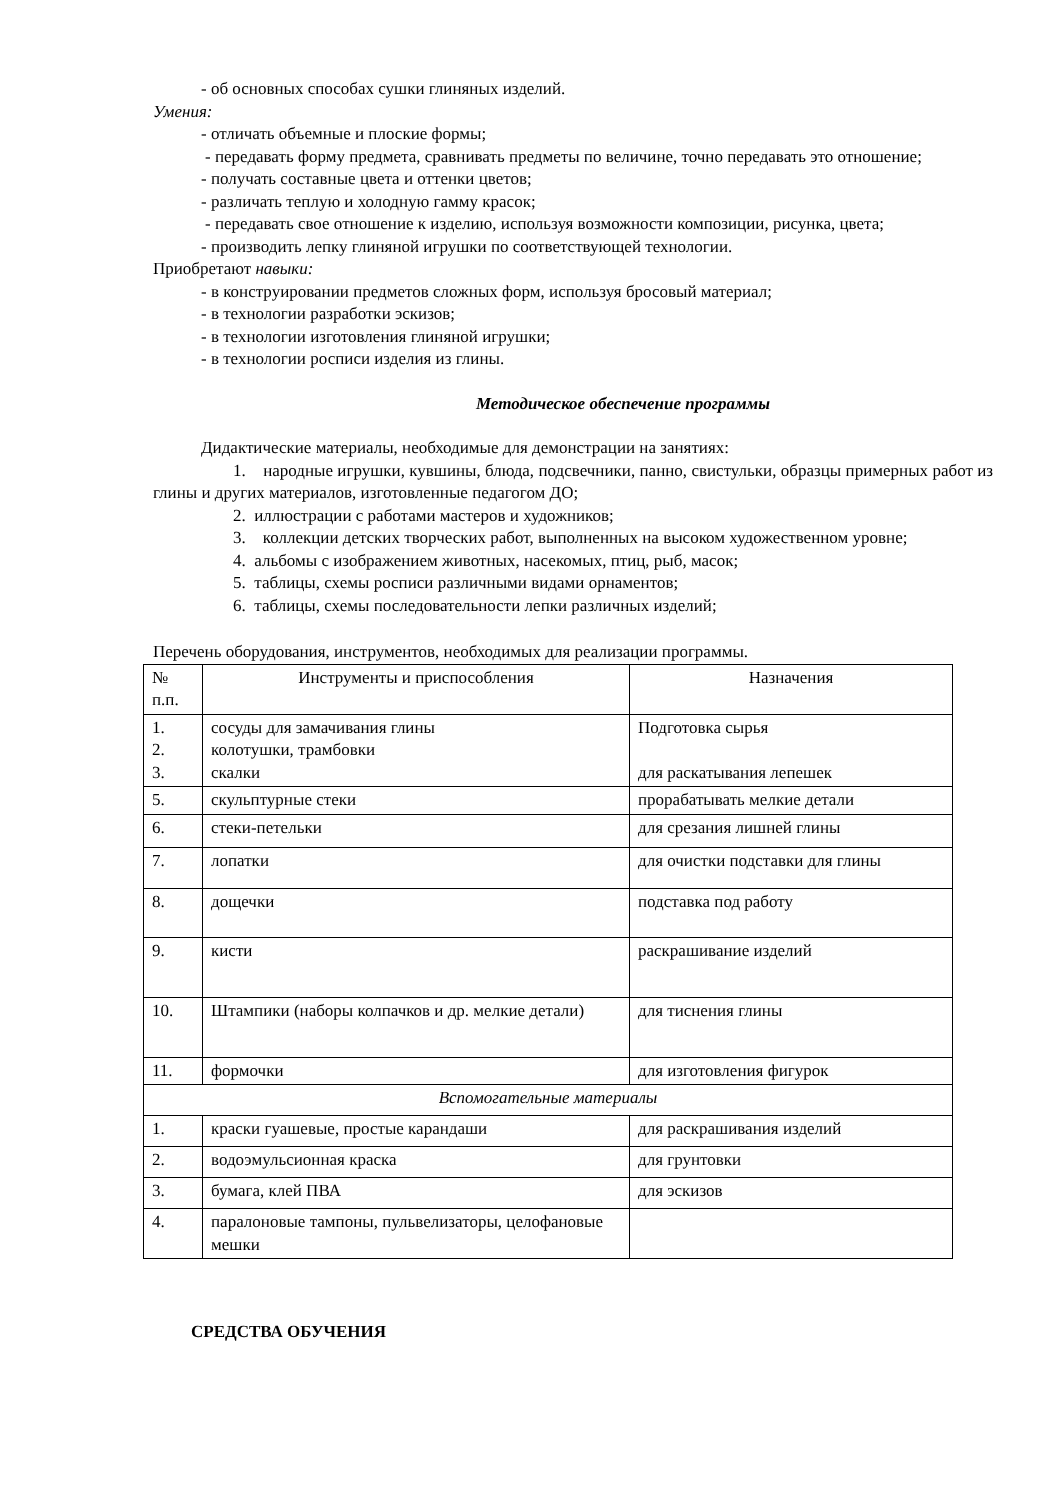- об основных способах сушки глиняных изделий.
Умения:
- отличать объемные и плоские формы;
- передавать форму предмета, сравнивать предметы по величине, точно передавать это отношение;
- получать составные цвета и оттенки цветов;
- различать теплую и холодную гамму красок;
- передавать свое отношение к изделию, используя возможности композиции, рисунка, цвета;
- производить лепку глиняной игрушки по соответствующей технологии.
Приобретают навыки:
- в конструировании предметов сложных форм, используя бросовый материал;
- в технологии разработки эскизов;
- в технологии изготовления глиняной игрушки;
- в технологии росписи изделия из глины.
Методическое обеспечение программы
Дидактические материалы, необходимые для демонстрации на занятиях:
1. народные игрушки, кувшины, блюда, подсвечники, панно, свистульки, образцы примерных работ из глины и других материалов, изготовленные педагогом ДО;
2. иллюстрации с работами мастеров и художников;
3. коллекции детских творческих работ, выполненных на высоком художественном уровне;
4. альбомы с изображением животных, насекомых, птиц, рыб, масок;
5. таблицы, схемы росписи различными видами орнаментов;
6. таблицы, схемы последовательности лепки различных изделий;
Перечень оборудования, инструментов, необходимых для реализации программы.
| № п.п. | Инструменты и приспособления | Назначения |
| 1. 2. 3. | сосуды для замачивания глины колотушки, трамбовки скалки | Подготовка сырья для раскатывания лепешек |
| 5. | скульптурные стеки | прорабатывать мелкие детали |
| 6. | стеки-петельки | для срезания лишней глины |
| 7. | лопатки | для очистки подставки для глины |
| 8. | дощечки | подставка под работу |
| 9. | кисти | раскрашивание изделий |
| 10. | Штампики (наборы колпачков и др. мелкие детали) | для тиснения глины |
| 11. | формочки | для изготовления фигурок |
| Вспомогательные материалы | | |
| 1. | краски гуашевые, простые карандаши | для раскрашивания изделий |
| 2. | водоэмульсионная краска | для грунтовки |
| 3. | бумага, клей ПВА | для эскизов |
| 4. | паралоновые тампоны, пульвелизаторы, целофановые мешки | |
СРЕДСТВА ОБУЧЕНИЯ